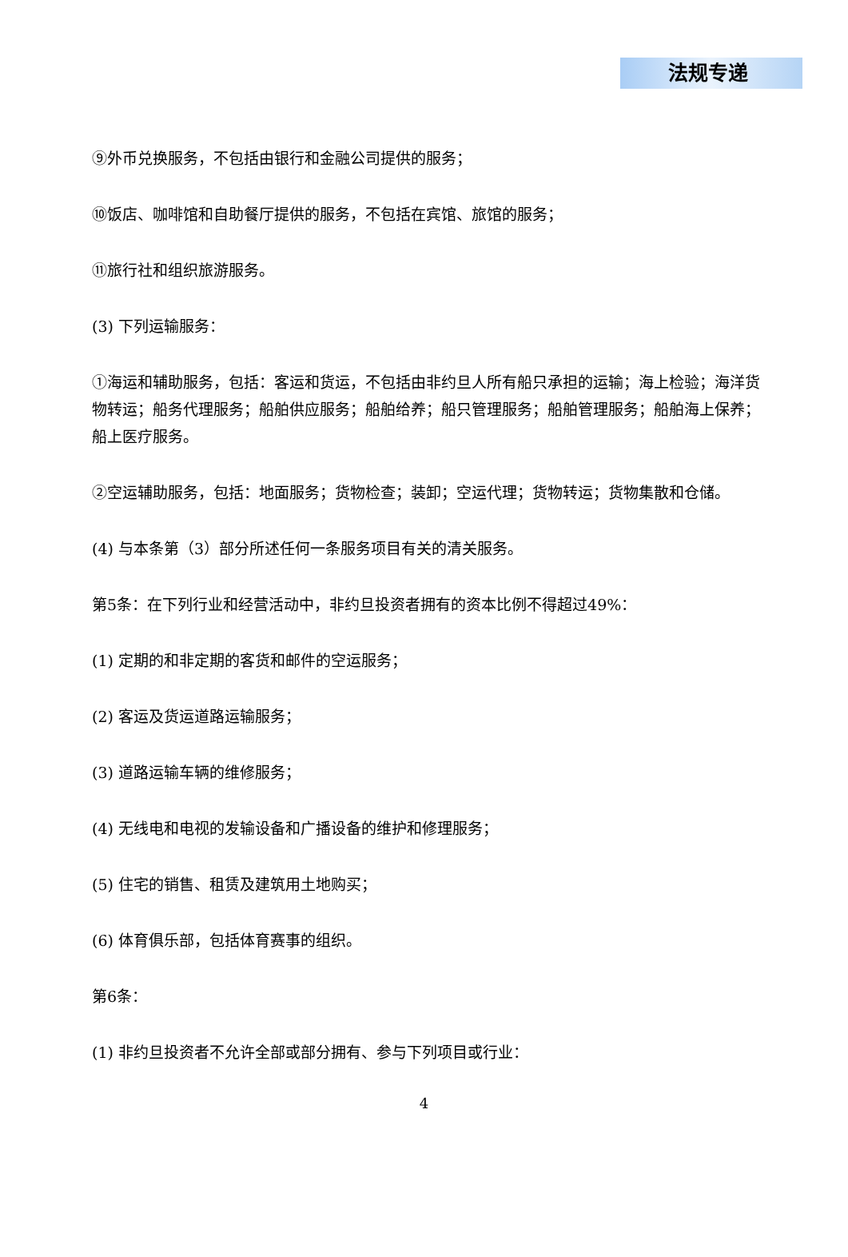法规专递
⑨外币兑换服务，不包括由银行和金融公司提供的服务；
⑩饭店、咖啡馆和自助餐厅提供的服务，不包括在宾馆、旅馆的服务；
⑪旅行社和组织旅游服务。
(3) 下列运输服务：
①海运和辅助服务，包括：客运和货运，不包括由非约旦人所有船只承担的运输；海上检验；海洋货物转运；船务代理服务；船舶供应服务；船舶给养；船只管理服务；船舶管理服务；船舶海上保养；船上医疗服务。
②空运辅助服务，包括：地面服务；货物检查；装卸；空运代理；货物转运；货物集散和仓储。
(4) 与本条第（3）部分所述任何一条服务项目有关的清关服务。
第5条：在下列行业和经营活动中，非约旦投资者拥有的资本比例不得超过49%：
(1) 定期的和非定期的客货和邮件的空运服务；
(2) 客运及货运道路运输服务；
(3) 道路运输车辆的维修服务；
(4) 无线电和电视的发输设备和广播设备的维护和修理服务；
(5) 住宅的销售、租赁及建筑用土地购买；
(6) 体育俱乐部，包括体育赛事的组织。
第6条：
(1) 非约旦投资者不允许全部或部分拥有、参与下列项目或行业：
4